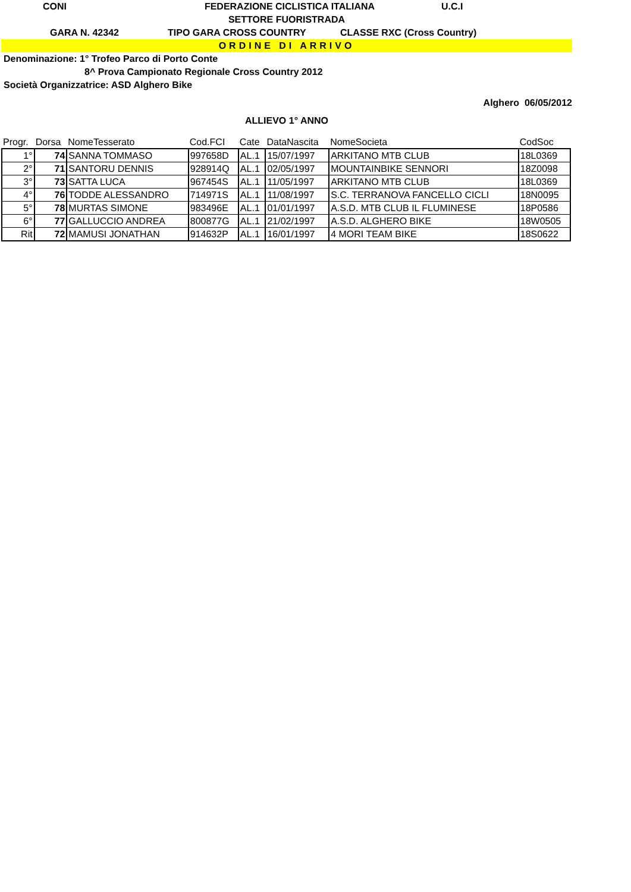CONI FEDERAZIONE CICLISTICA ITALIANA U.C.I
SETTORE FUORISTRADA
GARA N. 42342 TIPO GARA CROSS COUNTRY CLASSE RXC (Cross Country)
ORDINE DI ARRIVO
Denominazione: 1° Trofeo Parco di Porto Conte
8^ Prova Campionato Regionale Cross Country 2012
Società Organizzatrice: ASD Alghero Bike
Alghero 06/05/2012
ALLIEVO 1° ANNO
| Progr. | Dorsa | NomeTesserato | Cod.FCI | Cate | DataNascita | NomeSocieta | CodSoc |
| --- | --- | --- | --- | --- | --- | --- | --- |
| 1° | 74 | SANNA TOMMASO | 997658D | AL.1 | 15/07/1997 | ARKITANO MTB CLUB | 18L0369 |
| 2° | 71 | SANTORU DENNIS | 928914Q | AL.1 | 02/05/1997 | MOUNTAINBIKE SENNORI | 18Z0098 |
| 3° | 73 | SATTA LUCA | 967454S | AL.1 | 11/05/1997 | ARKITANO MTB CLUB | 18L0369 |
| 4° | 76 | TODDE ALESSANDRO | 714971S | AL.1 | 11/08/1997 | S.C. TERRANOVA FANCELLO CICLI | 18N0095 |
| 5° | 78 | MURTAS SIMONE | 983496E | AL.1 | 01/01/1997 | A.S.D. MTB CLUB IL FLUMINESE | 18P0586 |
| 6° | 77 | GALLUCCIO ANDREA | 800877G | AL.1 | 21/02/1997 | A.S.D. ALGHERO BIKE | 18W0505 |
| Rit | 72 | MAMUSI JONATHAN | 914632P | AL.1 | 16/01/1997 | 4 MORI TEAM BIKE | 18S0622 |